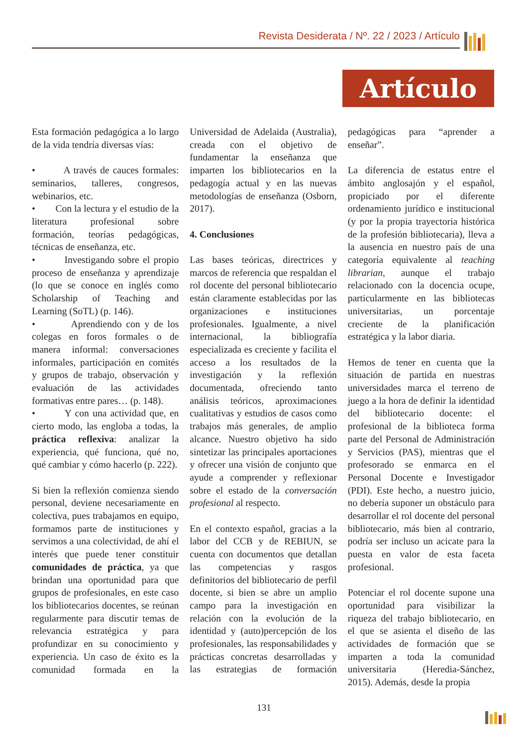Revista Desiderata / Nº. 22 / 2023 / Artículo
Artículo
Esta formación pedagógica a lo largo de la vida tendría diversas vías:
• A través de cauces formales: seminarios, talleres, congresos, webinarios, etc.
• Con la lectura y el estudio de la literatura profesional sobre formación, teorías pedagógicas, técnicas de enseñanza, etc.
• Investigando sobre el propio proceso de enseñanza y aprendizaje (lo que se conoce en inglés como Scholarship of Teaching and Learning (SoTL) (p. 146).
• Aprendiendo con y de los colegas en foros formales o de manera informal: conversaciones informales, participación en comités y grupos de trabajo, observación y evaluación de las actividades formativas entre pares… (p. 148).
• Y con una actividad que, en cierto modo, las engloba a todas, la práctica reflexiva: analizar la experiencia, qué funciona, qué no, qué cambiar y cómo hacerlo (p. 222).
Si bien la reflexión comienza siendo personal, deviene necesariamente en colectiva, pues trabajamos en equipo, formamos parte de instituciones y servimos a una colectividad, de ahí el interés que puede tener constituir comunidades de práctica, ya que brindan una oportunidad para que grupos de profesionales, en este caso los bibliotecarios docentes, se reúnan regularmente para discutir temas de relevancia estratégica y para profundizar en su conocimiento y experiencia. Un caso de éxito es la comunidad formada en la Universidad de Adelaida (Australia), creada con el objetivo de fundamentar la enseñanza que imparten los bibliotecarios en la pedagogía actual y en las nuevas metodologías de enseñanza (Osborn, 2017).
4. Conclusiones
Las bases teóricas, directrices y marcos de referencia que respaldan el rol docente del personal bibliotecario están claramente establecidas por las organizaciones e instituciones profesionales. Igualmente, a nivel internacional, la bibliografía especializada es creciente y facilita el acceso a los resultados de la investigación y la reflexión documentada, ofreciendo tanto análisis teóricos, aproximaciones cualitativas y estudios de casos como trabajos más generales, de amplio alcance. Nuestro objetivo ha sido sintetizar las principales aportaciones y ofrecer una visión de conjunto que ayude a comprender y reflexionar sobre el estado de la conversación profesional al respecto.
En el contexto español, gracias a la labor del CCB y de REBIUN, se cuenta con documentos que detallan las competencias y rasgos definitorios del bibliotecario de perfil docente, si bien se abre un amplio campo para la investigación en relación con la evolución de la identidad y (auto)percepción de los profesionales, las responsabilidades y prácticas concretas desarrolladas y las estrategias de formación pedagógicas para “aprender a enseñar”.
La diferencia de estatus entre el ámbito anglosajón y el español, propiciado por el diferente ordenamiento jurídico e institucional (y por la propia trayectoria histórica de la profesión bibliotecaria), lleva a la ausencia en nuestro país de una categoría equivalente al teaching librarian, aunque el trabajo relacionado con la docencia ocupe, particularmente en las bibliotecas universitarias, un porcentaje creciente de la planificación estratégica y la labor diaria.
Hemos de tener en cuenta que la situación de partida en nuestras universidades marca el terreno de juego a la hora de definir la identidad del bibliotecario docente: el profesional de la biblioteca forma parte del Personal de Administración y Servicios (PAS), mientras que el profesorado se enmarca en el Personal Docente e Investigador (PDI). Este hecho, a nuestro juicio, no debería suponer un obstáculo para desarrollar el rol docente del personal bibliotecario, más bien al contrario, podría ser incluso un acicate para la puesta en valor de esta faceta profesional.
Potenciar el rol docente supone una oportunidad para visibilizar la riqueza del trabajo bibliotecario, en el que se asienta el diseño de las actividades de formación que se imparten a toda la comunidad universitaria (Heredia-Sánchez, 2015). Además, desde la propia
131